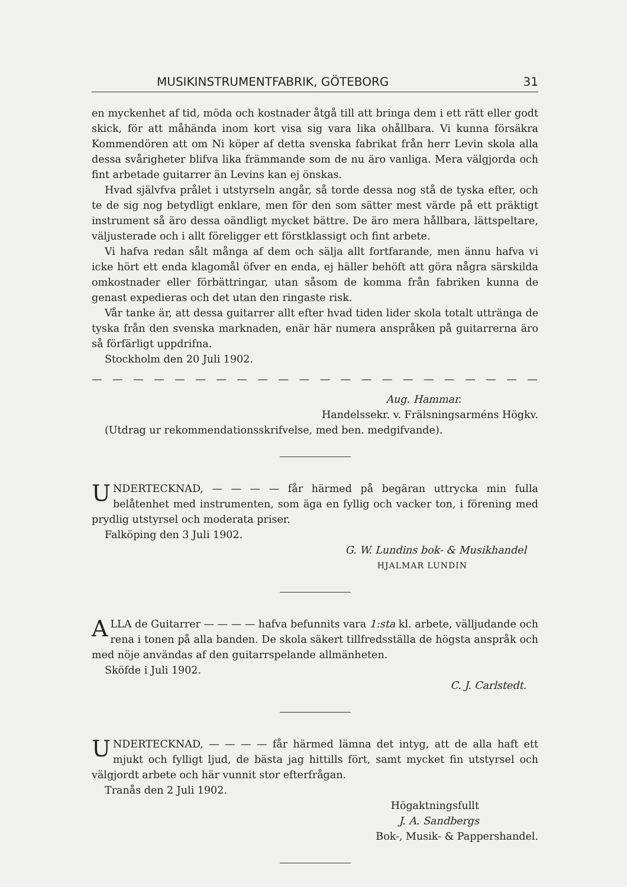MUSIKINSTRUMENTFABRIK, GÖTEBORG 31
en myckenhet af tid, möda och kostnader åtgå till att bringa dem i ett rätt eller godt skick, för att måhända inom kort visa sig vara lika ohållbara. Vi kunna försäkra Kommendören att om Ni köper af detta svenska fabrikat från herr Levin skola alla dessa svårigheter blifva lika främmande som de nu äro vanliga. Mera välgjorda och fint arbetade guitarrer än Levins kan ej önskas.
Hvad självfva prålet i utstyrseln angår, så torde dessa nog stå de tyska efter, och te de sig nog betydligt enklare, men för den som sätter mest värde på ett präktigt instrument så äro dessa oändligt mycket bättre. De äro mera hållbara, lättspeltare, väljusterade och i allt föreligger ett förstklassigt och fint arbete.
Vi hafva redan sålt många af dem och sälja allt fortfarande, men ännu hafva vi icke hört ett enda klagomål öfver en enda, ej häller behöft att göra några särskilda omkostnader eller förbättringar, utan såsom de komma från fabriken kunna de genast expedieras och det utan den ringaste risk.
Vår tanke är, att dessa guitarrer allt efter hvad tiden lider skola totalt uttränga de tyska från den svenska marknaden, enär här numera anspråken på guitarrerna äro så förfärligt uppdrifna.
Stockholm den 20 Juli 1902.
— — — — — — — — — — — — — — — — — — — — — — — —
Aug. Hammar.
Handelssekr. v. Frälsningsarméns Högkv.
(Utdrag ur rekommendationsskrifvelse, med ben. medgifvande).
UNDERTECKNAD, — — — — får härmed på begäran uttrycka min fulla belåtenhet med instrumenten, som äga en fyllig och vacker ton, i förening med prydlig utstyrsel och moderata priser.
Falköping den 3 Juli 1902.
G. W. Lundins bok- & Musikhandel
HJALMAR LUNDIN
ALLA de Guitarrer — — — — hafva befunnits vara 1:sta kl. arbete, välljudande och rena i tonen på alla banden. De skola säkert tillfredsställa de högsta anspråk och med nöje användas af den guitarrspelande allmänheten.
Sköfde i Juli 1902.
C. J. Carlstedt.
UNDERTECKNAD, — — — — får härmed lämna det intyg, att de alla haft ett mjukt och fylligt ljud, de bästa jag hittills fört, samt mycket fin utstyrsel och välgjordt arbete och här vunnit stor efterfrågan.
Tranås den 2 Juli 1902.
Högaktningsfullt
J. A. Sandbergs
Bok-, Musik- & Pappershandel.